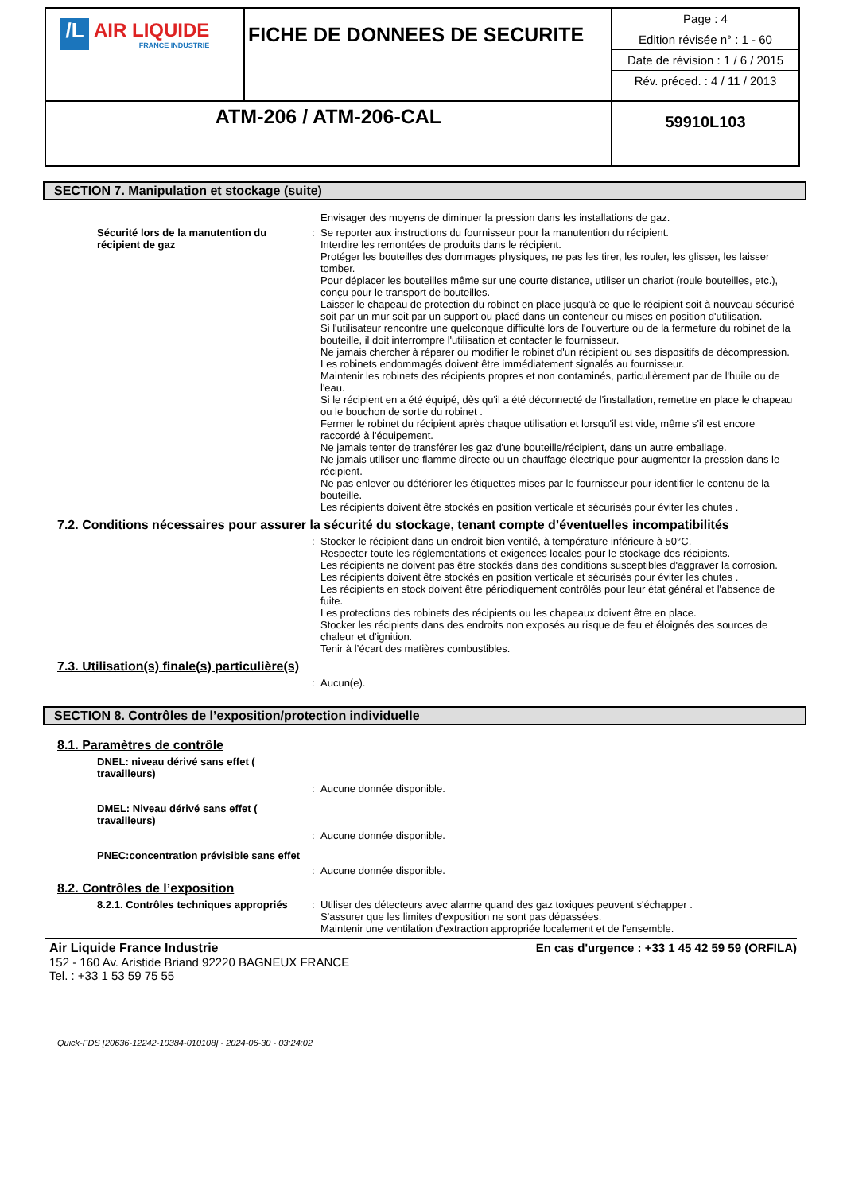| /L AIR LIQUIDE FRANCE INDUSTRIE | FICHE DE DONNEES DE SECURITE | Page : 4 Edition révisée n° : 1 - 60 Date de révision : 1 / 6 / 2015 Rév. préced. : 4 / 11 / 2013 |
| ATM-206 / ATM-206-CAL | | 59910L103 |
SECTION 7. Manipulation et stockage (suite)
Envisager des moyens de diminuer la pression dans les installations de gaz.
Sécurité lors de la manutention du récipient de gaz
: Se reporter aux instructions du fournisseur pour la manutention du récipient.
Interdire les remontées de produits dans le récipient.
Protéger les bouteilles des dommages physiques, ne pas les tirer, les rouler, les glisser, les laisser tomber.
Pour déplacer les bouteilles même sur une courte distance, utiliser un chariot (roule bouteilles, etc.), conçu pour le transport de bouteilles.
Laisser le chapeau de protection du robinet en place jusqu'à ce que le récipient soit à nouveau sécurisé soit par un mur soit par un support ou placé dans un conteneur ou mises en position d'utilisation.
Si l'utilisateur rencontre une quelconque difficulté lors de l'ouverture ou de la fermeture du robinet de la bouteille, il doit interrompre l'utilisation et contacter le fournisseur.
Ne jamais chercher à réparer ou modifier le robinet d'un récipient ou ses dispositifs de décompression.
Les robinets endommagés doivent être immédiatement signalés au fournisseur.
Maintenir les robinets des récipients propres et non contaminés, particulièrement par de l'huile ou de l'eau.
Si le récipient en a été équipé, dès qu'il a été déconnecté de l'installation, remettre en place le chapeau ou le bouchon de sortie du robinet .
Fermer le robinet du récipient après chaque utilisation et lorsqu'il est vide, même s'il est encore raccordé à l'équipement.
Ne jamais tenter de transférer les gaz d'une bouteille/récipient, dans un autre emballage.
Ne jamais utiliser une flamme directe ou un chauffage électrique pour augmenter la pression dans le récipient.
Ne pas enlever ou détériorer les étiquettes mises par le fournisseur pour identifier le contenu de la bouteille.
Les récipients doivent être stockés en position verticale et sécurisés pour éviter les chutes .
7.2. Conditions nécessaires pour assurer la sécurité du stockage, tenant compte d’éventuelles incompatibilités
: Stocker le récipient dans un endroit bien ventilé, à température inférieure à 50°C.
Respecter toute les réglementations et exigences locales pour le stockage des récipients.
Les récipients ne doivent pas être stockés dans des conditions susceptibles d'aggraver la corrosion.
Les récipients doivent être stockés en position verticale et sécurisés pour éviter les chutes .
Les récipients en stock doivent être périodiquement contrôlés pour leur état général et l'absence de fuite.
Les protections des robinets des récipients ou les chapeaux doivent être en place.
Stocker les récipients dans des endroits non exposés au risque de feu et éloignés des sources de chaleur et d'ignition.
Tenir à l’écart des matières combustibles.
7.3. Utilisation(s) finale(s) particulière(s)
: Aucun(e).
SECTION 8. Contrôles de l’exposition/protection individuelle
8.1. Paramètres de contrôle
DNEL: niveau dérivé sans effet ( travailleurs)
: Aucune donnée disponible.
DMEL: Niveau dérivé sans effet ( travailleurs)
: Aucune donnée disponible.
PNEC:concentration prévisible sans effet
: Aucune donnée disponible.
8.2. Contrôles de l’exposition
8.2.1. Contrôles techniques appropriés
: Utiliser des détecteurs avec alarme quand des gaz toxiques peuvent s'échapper .
S'assurer que les limites d'exposition ne sont pas dépassées.
Maintenir une ventilation d'extraction appropriée localement et de l'ensemble.
Air Liquide France Industrie
152 - 160 Av. Aristide Briand 92220 BAGNEUX FRANCE
Tel. : +33 1 53 59 75 55
En cas d'urgence : +33 1 45 42 59 59 (ORFILA)
Quick-FDS [20636-12242-10384-010108] - 2024-06-30 - 03:24:02